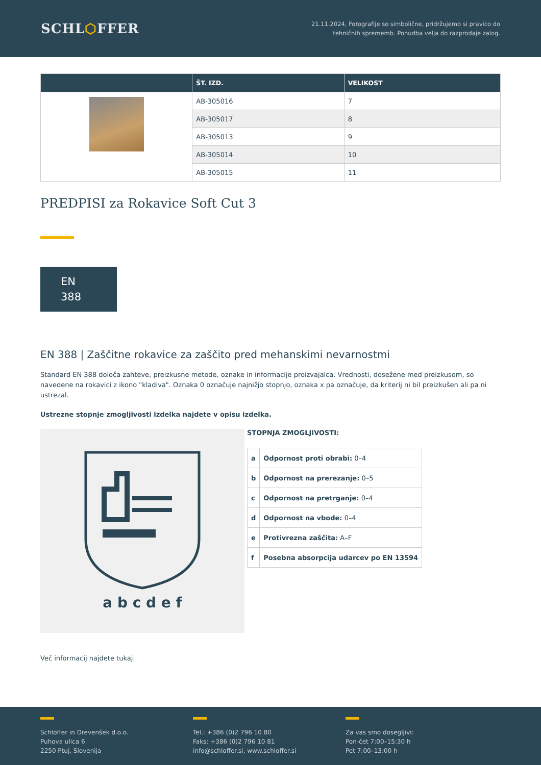SCHL⬡FFER
21.11.2024, Fotografije so simbolične, pridržujemo si pravico do
tehničnih sprememb. Ponudba velja do razprodaje zalog.
| | ŠT. IZD. | VELIKOST |
| --- | --- | --- |
| | AB-305016 | 7 |
| | AB-305017 | 8 |
| | AB-305013 | 9 |
| | AB-305014 | 10 |
| | AB-305015 | 11 |
PREDPISI za Rokavice Soft Cut 3
EN
388
EN 388 | Zaščitne rokavice za zaščito pred mehanskimi nevarnostmi
Standard EN 388 določa zahteve, preizkusne metode, oznake in informacije proizvajalca. Vrednosti, dosežene med preizkusom, so navedene na rokavici z ikono "kladiva". Oznaka 0 označuje najnižjo stopnjo, oznaka x pa označuje, da kriterij ni bil preizkušen ali pa ni ustrezal.
Ustrezne stopnje zmogljivosti izdelka najdete v opisu izdelka.
a b c d e f
STOPNJA ZMOGLJIVOSTI:
| a | Odpornost proti obrabi: 0–4 |
| b | Odpornost na prerezanje: 0–5 |
| c | Odpornost na pretrganje: 0–4 |
| d | Odpornost na vbode: 0–4 |
| e | Protivrezna zaščita: A–F |
| f | Posebna absorpcija udarcev po EN 13594 |
Več informacij najdete tukaj.
Schloffer in Drevenšek d.o.o.
Puhova ulica 6
2250 Ptuj, Slovenija
Tel.: +386 (0)2 796 10 80
Faks: +386 (0)2 796 10 81
info@schloffer.si, www.schloffer.si
Za vas smo dosegljivi:
Pon-čet 7:00–15:30 h
Pet 7:00–13:00 h